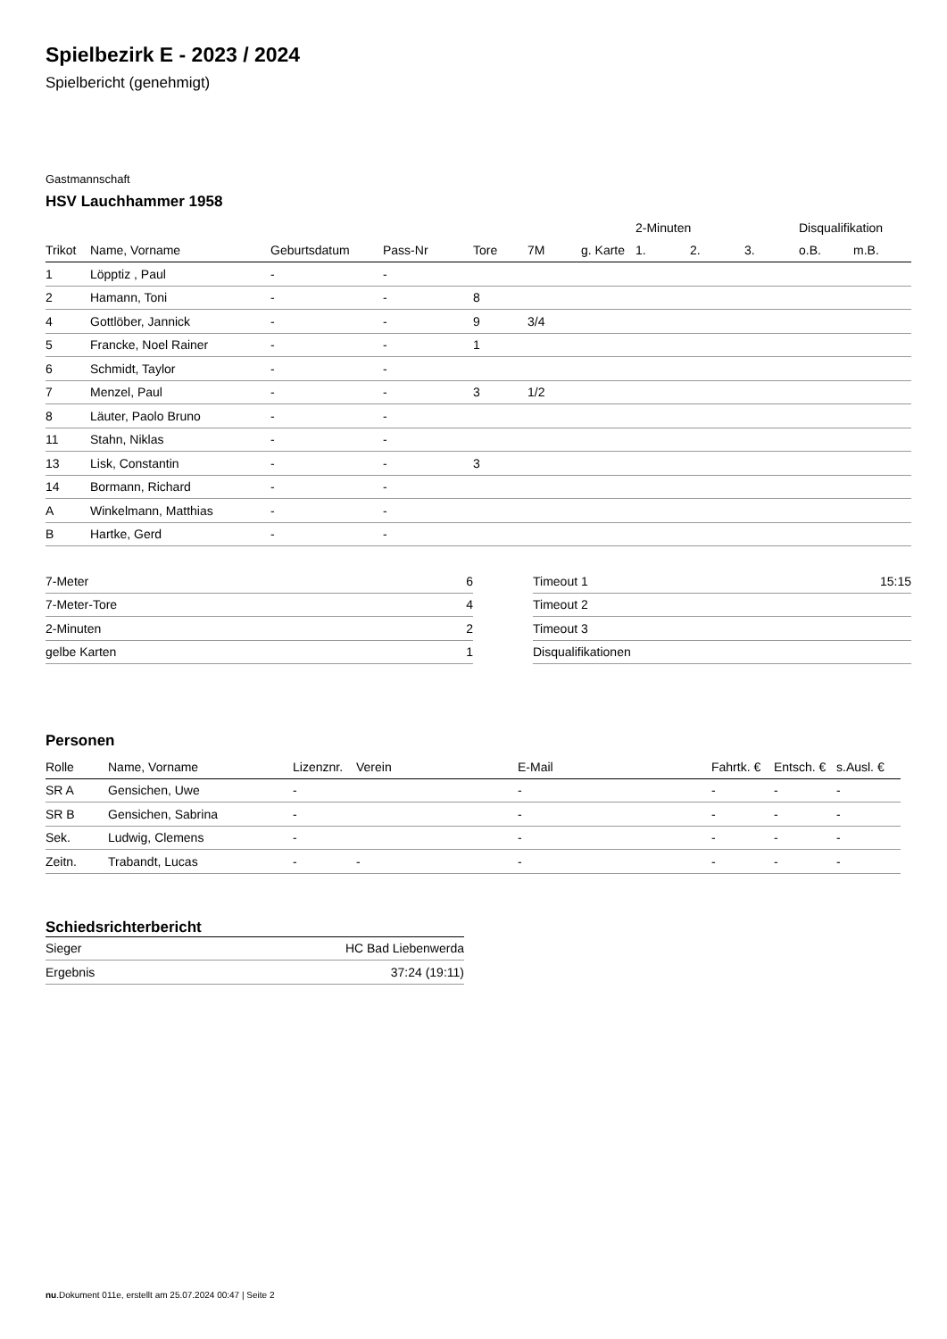Spielbezirk E - 2023 / 2024
Spielbericht (genehmigt)
Gastmannschaft
HSV Lauchhammer 1958
| | | | | | | | 2-Minuten | | | Disqualifikation | |
| Trikot | Name, Vorname | Geburtsdatum | Pass-Nr | Tore | 7M | g. Karte | 1. | 2. | 3. | o.B. | m.B. |
| 1 | Löpptiz , Paul | - | - | | | | | | | | |
| 2 | Hamann, Toni | - | - | 8 | | | | | | | |
| 4 | Gottlöber, Jannick | - | - | 9 | 3/4 | | | | | | |
| 5 | Francke, Noel Rainer | - | - | 1 | | | | | | | |
| 6 | Schmidt, Taylor | - | - | | | | | | | | |
| 7 | Menzel, Paul | - | - | 3 | 1/2 | | | | | | |
| 8 | Läuter, Paolo Bruno | - | - | | | | | | | | |
| 11 | Stahn, Niklas | - | - | | | | | | | | |
| 13 | Lisk, Constantin | - | - | 3 | | | | | | | |
| 14 | Bormann, Richard | - | - | | | | | | | | |
| A | Winkelmann, Matthias | - | - | | | | | | | | |
| B | Hartke, Gerd | - | - | | | | | | | | |
| 7-Meter | 6 |
| 7-Meter-Tore | 4 |
| 2-Minuten | 2 |
| gelbe Karten | 1 |
| Timeout 1 | 15:15 |
| Timeout 2 | |
| Timeout 3 | |
| Disqualifikationen | |
Personen
| Rolle | Name, Vorname | Lizenznr. | Verein | E-Mail | Fahrtk. € | Entsch. € | s.Ausl. € |
| --- | --- | --- | --- | --- | --- | --- | --- |
| SR A | Gensichen, Uwe | - | | - | - | - | - |
| SR B | Gensichen, Sabrina | - | | - | - | - | - |
| Sek. | Ludwig, Clemens | - | | - | - | - | - |
| Zeitn. | Trabandt, Lucas | - | - | - | - | - | - |
Schiedsrichterbericht
| Sieger | HC Bad Liebenwerda |
| Ergebnis | 37:24 (19:11) |
nu.Dokument 011e, erstellt am 25.07.2024 00:47 | Seite 2